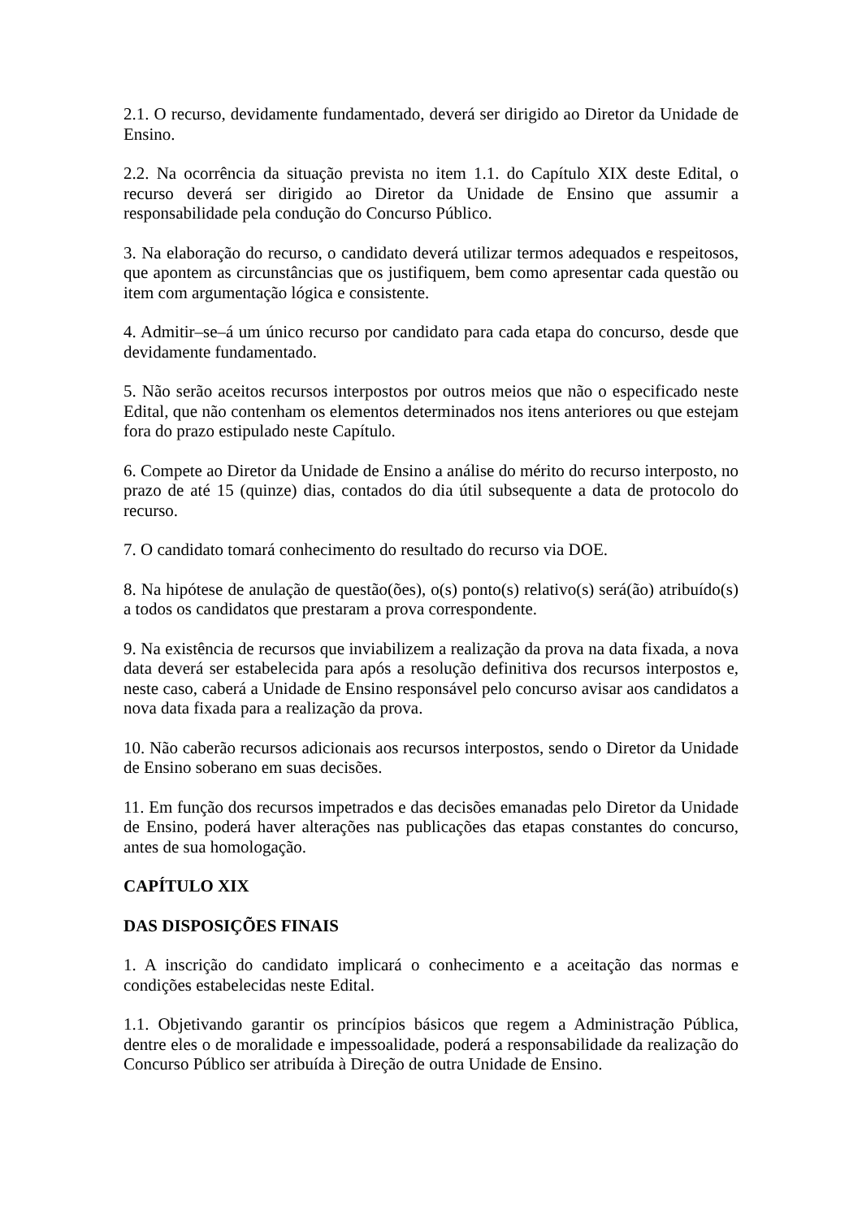2.1. O recurso, devidamente fundamentado, deverá ser dirigido ao Diretor da Unidade de Ensino.
2.2. Na ocorrência da situação prevista no item 1.1. do Capítulo XIX deste Edital, o recurso deverá ser dirigido ao Diretor da Unidade de Ensino que assumir a responsabilidade pela condução do Concurso Público.
3. Na elaboração do recurso, o candidato deverá utilizar termos adequados e respeitosos, que apontem as circunstâncias que os justifiquem, bem como apresentar cada questão ou item com argumentação lógica e consistente.
4. Admitir–se–á um único recurso por candidato para cada etapa do concurso, desde que devidamente fundamentado.
5. Não serão aceitos recursos interpostos por outros meios que não o especificado neste Edital, que não contenham os elementos determinados nos itens anteriores ou que estejam fora do prazo estipulado neste Capítulo.
6. Compete ao Diretor da Unidade de Ensino a análise do mérito do recurso interposto, no prazo de até 15 (quinze) dias, contados do dia útil subsequente a data de protocolo do recurso.
7. O candidato tomará conhecimento do resultado do recurso via DOE.
8. Na hipótese de anulação de questão(ões), o(s) ponto(s) relativo(s) será(ão) atribuído(s) a todos os candidatos que prestaram a prova correspondente.
9. Na existência de recursos que inviabilizem a realização da prova na data fixada, a nova data deverá ser estabelecida para após a resolução definitiva dos recursos interpostos e, neste caso, caberá a Unidade de Ensino responsável pelo concurso avisar aos candidatos a nova data fixada para a realização da prova.
10. Não caberão recursos adicionais aos recursos interpostos, sendo o Diretor da Unidade de Ensino soberano em suas decisões.
11. Em função dos recursos impetrados e das decisões emanadas pelo Diretor da Unidade de Ensino, poderá haver alterações nas publicações das etapas constantes do concurso, antes de sua homologação.
CAPÍTULO XIX
DAS DISPOSIÇÕES FINAIS
1. A inscrição do candidato implicará o conhecimento e a aceitação das normas e condições estabelecidas neste Edital.
1.1. Objetivando garantir os princípios básicos que regem a Administração Pública, dentre eles o de moralidade e impessoalidade, poderá a responsabilidade da realização do Concurso Público ser atribuída à Direção de outra Unidade de Ensino.